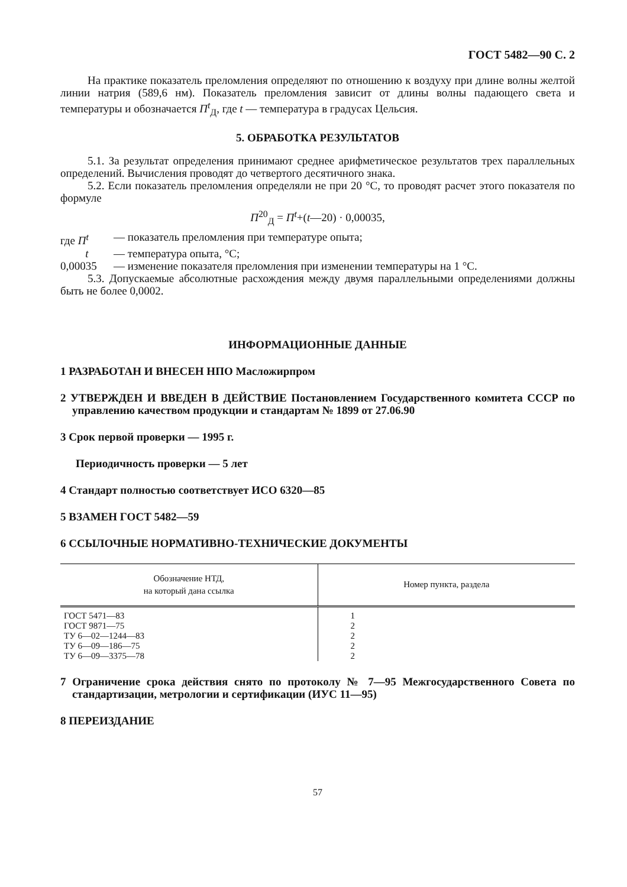ГОСТ 5482—90 С. 2
На практике показатель преломления определяют по отношению к воздуху при длине волны желтой линии натрия (589,6 нм). Показатель преломления зависит от длины волны падающего света и температуры и обозначается П<sup>t</sup><sub>Д</sub>, где t — температура в градусах Цельсия.
5. ОБРАБОТКА РЕЗУЛЬТАТОВ
5.1. За результат определения принимают среднее арифметическое результатов трех параллельных определений. Вычисления проводят до четвертого десятичного знака.
5.2. Если показатель преломления определяли не при 20 °С, то проводят расчет этого показателя по формуле
П<sup>20</sup><sub>Д</sub> = П<sup>t</sup>+(t—20) · 0,00035,
где П<sup>t</sup> — показатель преломления при температуре опыта; t — температура опыта, °С; 0,00035 — изменение показателя преломления при изменении температуры на 1 °С.
5.3. Допускаемые абсолютные расхождения между двумя параллельными определениями должны быть не более 0,0002.
ИНФОРМАЦИОННЫЕ ДАННЫЕ
1 РАЗРАБОТАН И ВНЕСЕН НПО Масложирпром
2 УТВЕРЖДЕН И ВВЕДЕН В ДЕЙСТВИЕ Постановлением Государственного комитета СССР по управлению качеством продукции и стандартам № 1899 от 27.06.90
3 Срок первой проверки — 1995 г.
Периодичность проверки — 5 лет
4 Стандарт полностью соответствует ИСО 6320—85
5 ВЗАМЕН ГОСТ 5482—59
6 ССЫЛОЧНЫЕ НОРМАТИВНО-ТЕХНИЧЕСКИЕ ДОКУМЕНТЫ
| Обозначение НТД, на который дана ссылка | Номер пункта, раздела |
| --- | --- |
| ГОСТ 5471—83 | 1 |
| ГОСТ 9871—75 | 2 |
| ТУ 6—02—1244—83 | 2 |
| ТУ 6—09—186—75 | 2 |
| ТУ 6—09—3375—78 | 2 |
7 Ограничение срока действия снято по протоколу № 7—95 Межгосударственного Совета по стандартизации, метрологии и сертификации (ИУС 11—95)
8 ПЕРЕИЗДАНИЕ
57